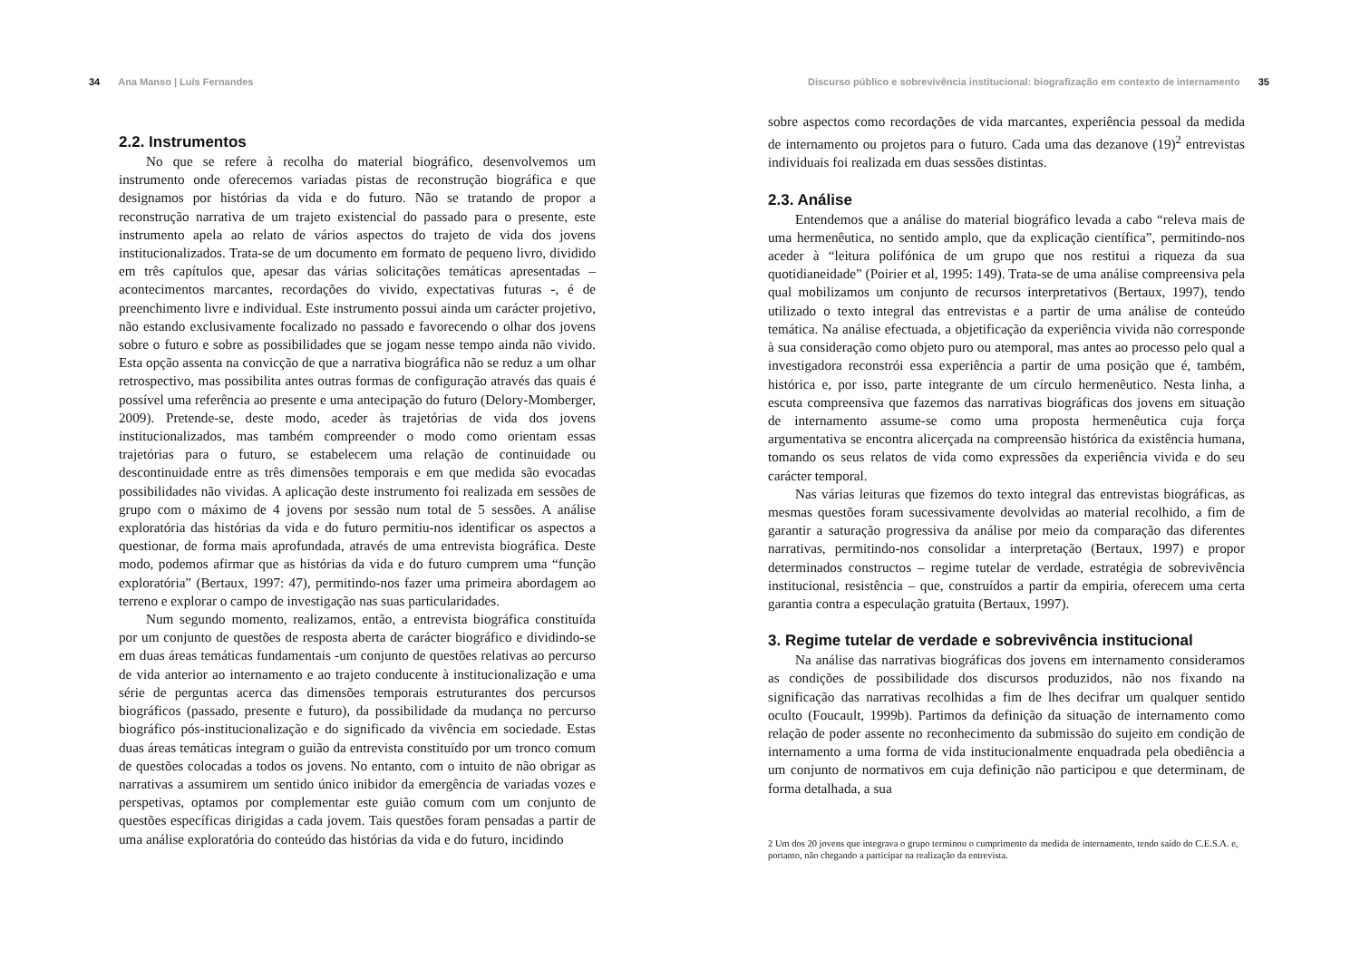34 Ana Manso | Luís Fernandes
2.2. Instrumentos
No que se refere à recolha do material biográfico, desenvolvemos um instrumento onde oferecemos variadas pistas de reconstrução biográfica e que designamos por histórias da vida e do futuro. Não se tratando de propor a reconstrução narrativa de um trajeto existencial do passado para o presente, este instrumento apela ao relato de vários aspectos do trajeto de vida dos jovens institucionalizados. Trata-se de um documento em formato de pequeno livro, dividido em três capítulos que, apesar das várias solicitações temáticas apresentadas – acontecimentos marcantes, recordações do vivido, expectativas futuras -, é de preenchimento livre e individual. Este instrumento possui ainda um carácter projetivo, não estando exclusivamente focalizado no passado e favorecendo o olhar dos jovens sobre o futuro e sobre as possibilidades que se jogam nesse tempo ainda não vivido. Esta opção assenta na convicção de que a narrativa biográfica não se reduz a um olhar retrospectivo, mas possibilita antes outras formas de configuração através das quais é possível uma referência ao presente e uma antecipação do futuro (Delory-Momberger, 2009). Pretende-se, deste modo, aceder às trajetórias de vida dos jovens institucionalizados, mas também compreender o modo como orientam essas trajetórias para o futuro, se estabelecem uma relação de continuidade ou descontinuidade entre as três dimensões temporais e em que medida são evocadas possibilidades não vividas. A aplicação deste instrumento foi realizada em sessões de grupo com o máximo de 4 jovens por sessão num total de 5 sessões. A análise exploratória das histórias da vida e do futuro permitiu-nos identificar os aspectos a questionar, de forma mais aprofundada, através de uma entrevista biográfica. Deste modo, podemos afirmar que as histórias da vida e do futuro cumprem uma “função exploratória” (Bertaux, 1997: 47), permitindo-nos fazer uma primeira abordagem ao terreno e explorar o campo de investigação nas suas particularidades.
Num segundo momento, realizamos, então, a entrevista biográfica constituída por um conjunto de questões de resposta aberta de carácter biográfico e dividindo-se em duas áreas temáticas fundamentais -um conjunto de questões relativas ao percurso de vida anterior ao internamento e ao trajeto conducente à institucionalização e uma série de perguntas acerca das dimensões temporais estruturantes dos percursos biográficos (passado, presente e futuro), da possibilidade da mudança no percurso biográfico pós-institucionalização e do significado da vivência em sociedade. Estas duas áreas temáticas integram o guião da entrevista constituído por um tronco comum de questões colocadas a todos os jovens. No entanto, com o intuito de não obrigar as narrativas a assumirem um sentido único inibidor da emergência de variadas vozes e perspetivas, optamos por complementar este guião comum com um conjunto de questões específicas dirigidas a cada jovem. Tais questões foram pensadas a partir de uma análise exploratória do conteúdo das histórias da vida e do futuro, incidindo
Discurso público e sobrevivência institucional: biografização em contexto de internamento 35
sobre aspectos como recordações de vida marcantes, experiência pessoal da medida de internamento ou projetos para o futuro. Cada uma das dezanove (19)<sup>2</sup> entrevistas individuais foi realizada em duas sessões distintas.
2.3. Análise
Entendemos que a análise do material biográfico levada a cabo “releva mais de uma hermenêutica, no sentido amplo, que da explicação científica”, permitindo-nos aceder à “leitura polifónica de um grupo que nos restitui a riqueza da sua quotidianeidade” (Poirier et al, 1995: 149). Trata-se de uma análise compreensiva pela qual mobilizamos um conjunto de recursos interpretativos (Bertaux, 1997), tendo utilizado o texto integral das entrevistas e a partir de uma análise de conteúdo temática. Na análise efectuada, a objetificação da experiência vivida não corresponde à sua consideração como objeto puro ou atemporal, mas antes ao processo pelo qual a investigadora reconstrói essa experiência a partir de uma posição que é, também, histórica e, por isso, parte integrante de um círculo hermenêutico. Nesta linha, a escuta compreensiva que fazemos das narrativas biográficas dos jovens em situação de internamento assume-se como uma proposta hermenêutica cuja força argumentativa se encontra alicerçada na compreensão histórica da existência humana, tomando os seus relatos de vida como expressões da experiência vivida e do seu carácter temporal.
Nas várias leituras que fizemos do texto integral das entrevistas biográficas, as mesmas questões foram sucessivamente devolvidas ao material recolhido, a fim de garantir a saturação progressiva da análise por meio da comparação das diferentes narrativas, permitindo-nos consolidar a interpretação (Bertaux, 1997) e propor determinados constructos – regime tutelar de verdade, estratégia de sobrevivência institucional, resistência – que, construídos a partir da empiria, oferecem uma certa garantia contra a especulação gratuita (Bertaux, 1997).
3. Regime tutelar de verdade e sobrevivência institucional
Na análise das narrativas biográficas dos jovens em internamento consideramos as condições de possibilidade dos discursos produzidos, não nos fixando na significação das narrativas recolhidas a fim de lhes decifrar um qualquer sentido oculto (Foucault, 1999b). Partimos da definição da situação de internamento como relação de poder assente no reconhecimento da submissão do sujeito em condição de internamento a uma forma de vida institucionalmente enquadrada pela obediência a um conjunto de normativos em cuja definição não participou e que determinam, de forma detalhada, a sua
2 Um dos 20 jovens que integrava o grupo terminou o cumprimento da medida de internamento, tendo saído do C.E.S.A. e, portanto, não chegando a participar na realização da entrevista.